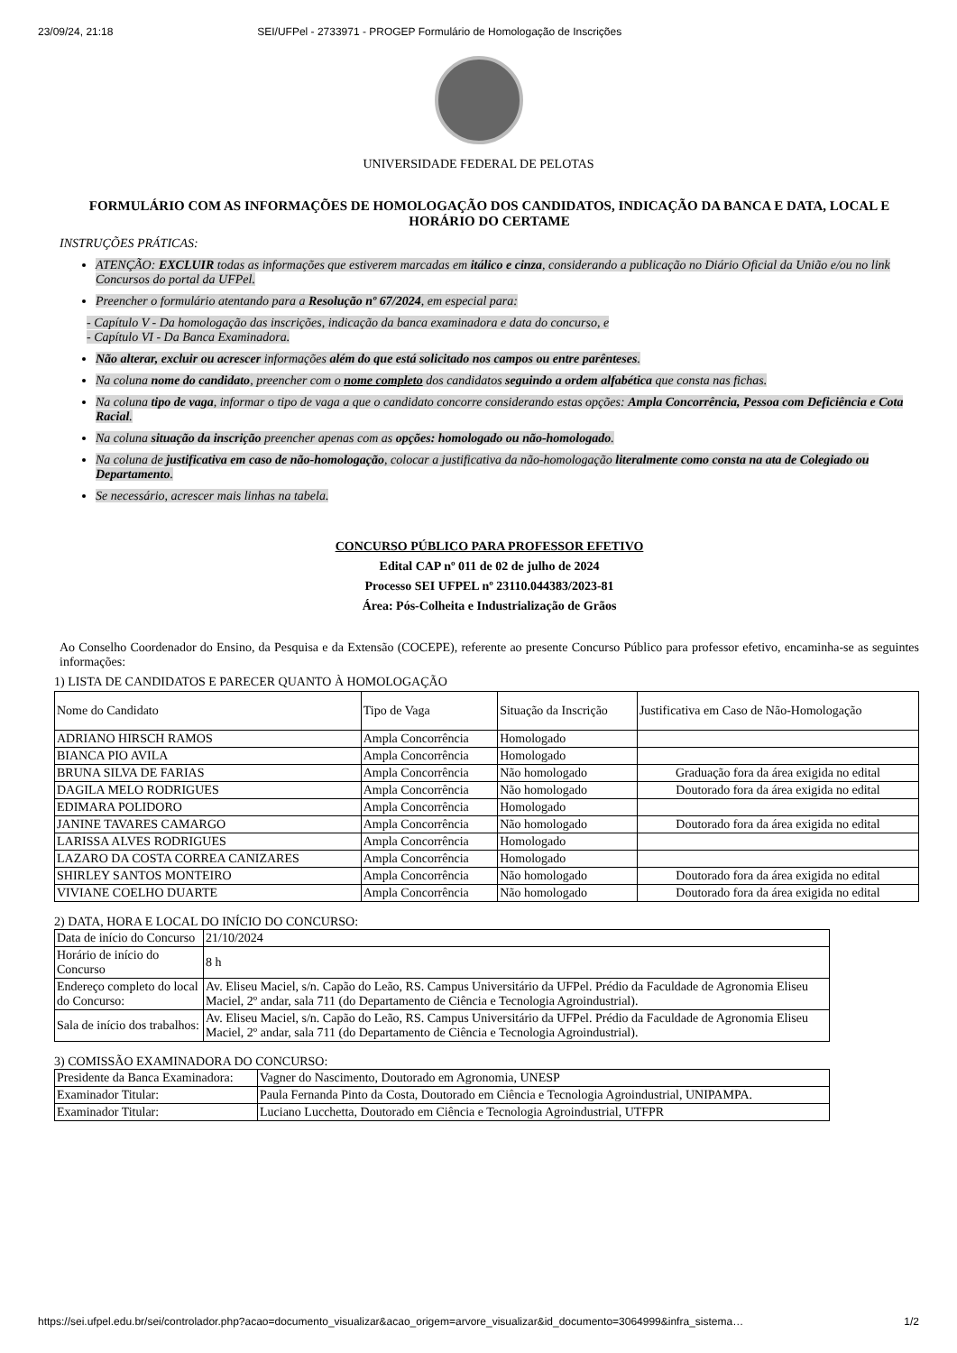23/09/24, 21:18 SEI/UFPel - 2733971 - PROGEP Formulário de Homologação de Inscrições
UNIVERSIDADE FEDERAL DE PELOTAS
FORMULÁRIO COM AS INFORMAÇÕES DE HOMOLOGAÇÃO DOS CANDIDATOS, INDICAÇÃO DA BANCA E DATA, LOCAL E HORÁRIO DO CERTAME
INSTRUÇÕES PRÁTICAS:
ATENÇÃO: EXCLUIR todas as informações que estiverem marcadas em itálico e cinza, considerando a publicação no Diário Oficial da União e/ou no link Concursos do portal da UFPel.
Preencher o formulário atentando para a Resolução nº 67/2024, em especial para:
- Capítulo V - Da homologação das inscrições, indicação da banca examinadora e data do concurso, e
- Capítulo VI - Da Banca Examinadora.
Não alterar, excluir ou acrescer informações além do que está solicitado nos campos ou entre parênteses.
Na coluna nome do candidato, preencher com o nome completo dos candidatos seguindo a ordem alfabética que consta nas fichas.
Na coluna tipo de vaga, informar o tipo de vaga a que o candidato concorre considerando estas opções: Ampla Concorrência, Pessoa com Deficiência e Cota Racial.
Na coluna situação da inscrição preencher apenas com as opções: homologado ou não-homologado.
Na coluna de justificativa em caso de não-homologação, colocar a justificativa da não-homologação literalmente como consta na ata de Colegiado ou Departamento.
Se necessário, acrescer mais linhas na tabela.
CONCURSO PÚBLICO PARA PROFESSOR EFETIVO
Edital CAP nº 011 de 02 de julho de 2024
Processo SEI UFPEL nº 23110.044383/2023-81
Área: Pós-Colheita e Industrialização de Grãos
Ao Conselho Coordenador do Ensino, da Pesquisa e da Extensão (COCEPE), referente ao presente Concurso Público para professor efetivo, encaminha-se as seguintes informações:
1) LISTA DE CANDIDATOS E PARECER QUANTO À HOMOLOGAÇÃO
| Nome do Candidato | Tipo de Vaga | Situação da Inscrição | Justificativa em Caso de Não-Homologação |
| ADRIANO HIRSCH RAMOS | Ampla Concorrência | Homologado | |
| BIANCA PIO AVILA | Ampla Concorrência | Homologado | |
| BRUNA SILVA DE FARIAS | Ampla Concorrência | Não homologado | Graduação fora da área exigida no edital |
| DAGILA MELO RODRIGUES | Ampla Concorrência | Não homologado | Doutorado fora da área exigida no edital |
| EDIMARA POLIDORO | Ampla Concorrência | Homologado | |
| JANINE TAVARES CAMARGO | Ampla Concorrência | Não homologado | Doutorado fora da área exigida no edital |
| LARISSA ALVES RODRIGUES | Ampla Concorrência | Homologado | |
| LAZARO DA COSTA CORREA CANIZARES | Ampla Concorrência | Homologado | |
| SHIRLEY SANTOS MONTEIRO | Ampla Concorrência | Não homologado | Doutorado fora da área exigida no edital |
| VIVIANE COELHO DUARTE | Ampla Concorrência | Não homologado | Doutorado fora da área exigida no edital |
2) DATA, HORA E LOCAL DO INÍCIO DO CONCURSO:
| Data de início do Concurso | 21/10/2024 |
| Horário de início do Concurso | 8 h |
| Endereço completo do local do Concurso: | Av. Eliseu Maciel, s/n. Capão do Leão, RS. Campus Universitário da UFPel. Prédio da Faculdade de Agronomia Eliseu Maciel, 2º andar, sala 711 (do Departamento de Ciência e Tecnologia Agroindustrial). |
| Sala de início dos trabalhos: | Av. Eliseu Maciel, s/n. Capão do Leão, RS. Campus Universitário da UFPel. Prédio da Faculdade de Agronomia Eliseu Maciel, 2º andar, sala 711 (do Departamento de Ciência e Tecnologia Agroindustrial). |
3) COMISSÃO EXAMINADORA DO CONCURSO:
| Presidente da Banca Examinadora: | Vagner do Nascimento, Doutorado em Agronomia, UNESP |
| Examinador Titular: | Paula Fernanda Pinto da Costa, Doutorado em Ciência e Tecnologia Agroindustrial, UNIPAMPA. |
| Examinador Titular: | Luciano Lucchetta, Doutorado em Ciência e Tecnologia Agroindustrial, UTFPR |
https://sei.ufpel.edu.br/sei/controlador.php?acao=documento_visualizar&acao_origem=arvore_visualizar&id_documento=3064999&infra_sistema… 1/2